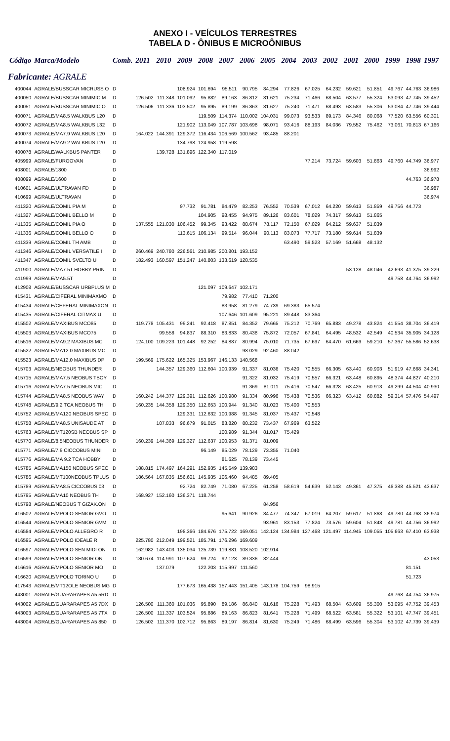ANEXO I - VEÍCULOS TERRESTRES
TABELA D - ÔNIBUS E MICROÔNIBUS
| Código | Marca/Modelo | Comb. | 2011 | 2010 | 2009 | 2008 | 2007 | 2006 | 2005 | 2004 | 2003 | 2002 | 2001 | 2000 | 1999 | 1998 | 1997 |
| --- | --- | --- | --- | --- | --- | --- | --- | --- | --- | --- | --- | --- | --- | --- | --- | --- | --- |
| Fabricante: AGRALE | | | | | | | | | | | | | | | | | |
| 400044 | AGRALE/BUSSCAR MICRUSS O | D | | | 108.924 | 101.694 | 95.511 | 90.795 | 84.294 | 77.826 | 67.025 | 64.232 | 59.621 | 51.851 | 49.767 | 44.763 | 36.986 |
| 400050 | AGRALE/BUSSCAR MINIMIC M | D | 126.502 | 111.348 | 101.092 | 95.882 | 89.163 | 86.812 | 81.621 | 75.234 | 71.466 | 68.504 | 63.577 | 55.324 | 53.093 | 47.745 | 39.452 |
| 400051 | AGRALE/BUSSCAR MINIMIC O | D | 126.506 | 111.336 | 103.502 | 95.895 | 89.199 | 86.863 | 81.627 | 75.240 | 71.471 | 68.493 | 63.583 | 55.306 | 53.084 | 47.746 | 39.444 |
| 400071 | AGRALE/MA8.5 WALKBUS L20 | D | | | | 119.509 | 114.374 | 110.002 | 104.031 | 99.073 | 93.533 | 89.173 | 84.346 | 80.068 | 77.520 | 63.556 | 60.301 |
| 400072 | AGRALE/MA8.5 WALKBUS L32 | D | | | 121.902 | 113.049 | 107.787 | 103.698 | 98.071 | 93.416 | 88.193 | 84.036 | 79.552 | 75.462 | 73.061 | 70.813 | 67.166 |
| 400073 | AGRALE/MA7.9 WALKBUS L20 | D | 164.022 | 144.391 | 129.372 | 116.434 | 106.569 | 100.562 | 93.485 | 88.201 | | | | | | | |
| 400074 | AGRALE/MA9.2 WALKBUS L20 | D | | | 134.798 | 124.958 | 119.598 | | | | | | | | | | |
| 400078 | AGRALE/WALKBUS PANTER | D | | 139.728 | 131.896 | 122.340 | 117.019 | | | | | | | | | | |
| 405999 | AGRALE/FURGOVAN | D | | | | | | | | | 77.214 | 73.724 | 59.603 | 51.863 | 49.760 | 44.749 | 36.977 |
| 408001 | AGRALE/1800 | D | | | | | | | | | | | | | | | 36.992 |
| 408099 | AGRALE/1600 | D | | | | | | | | | | | | | | 44.763 | 36.978 |
| 410601 | AGRALE/ULTRAVAN FD | D | | | | | | | | | | | | | | | 36.987 |
| 410699 | AGRALE/ULTRAVAN | D | | | | | | | | | | | | | | | 36.974 |
| 411320 | AGRALE/COMIL PIA M | D | | | 97.732 | 91.781 | 84.479 | 82.253 | 76.552 | 70.539 | 67.012 | 64.220 | 59.613 | 51.859 | 49.756 | 44.773 | |
| 411327 | AGRALE/COMIL BELLO M | D | | | | 104.905 | 98.455 | 94.975 | 89.126 | 83.601 | 78.029 | 74.317 | 59.613 | 51.865 | | | |
| 411335 | AGRALE/COMIL PIA O | D | 137.555 | 121.030 | 106.452 | 99.345 | 93.422 | 88.674 | 78.117 | 72.150 | 67.029 | 64.212 | 59.637 | 51.839 | | | |
| 411336 | AGRALE/COMIL BELLO O | D | | | 113.615 | 106.134 | 99.514 | 96.044 | 90.113 | 83.073 | 77.717 | 73.180 | 59.614 | 51.839 | | | |
| 411339 | AGRALE/COMIL TH AMB | D | | | | | | | | 63.490 | 59.523 | 57.169 | 51.668 | 48.132 | | | |
| 411346 | AGRALE/COMIL VERSATILE I | D | 260.469 | 240.780 | 226.561 | 210.985 | 200.801 | 193.152 | | | | | | | | | |
| 411347 | AGRALE/COMIL SVELTO U | D | 182.493 | 160.597 | 151.247 | 140.803 | 133.619 | 128.535 | | | | | | | | | |
| 411900 | AGRALE/MA7.5T HOBBY PRIN | D | | | | | | | | | | | 53.128 | 48.046 | 42.693 | 41.375 | 39.229 |
| 411999 | AGRALE/MA5.5T | D | | | | | | | | | | | | | 49.758 | 44.764 | 36.992 |
| 412908 | AGRALE/BUSSCAR URBPLUS M | D | | | | 121.097 | 109.647 | 102.171 | | | | | | | | | |
| 415431 | AGRALE/CIFERAL MINIMAXMO | D | | | | | 79.982 | 77.410 | 71.200 | | | | | | | | |
| 415434 | AGRALE/CEFERAL MINIMAXON | D | | | | | 83.958 | 81.279 | 74.739 | 69.383 | 65.574 | | | | | | |
| 415435 | AGRALE/CIFERAL CITMAX U | D | | | | | 107.646 | 101.609 | 95.221 | 89.448 | 83.364 | | | | | | |
| 415502 | AGRALE/MAXIBUS MCO85 | D | 119.778 | 105.431 | 99.241 | 92.418 | 87.851 | 84.352 | 79.665 | 75.212 | 70.769 | 65.883 | 49.278 | 43.824 | 41.554 | 38.704 | 36.419 |
| 415503 | AGRALE/MAXIBUS MCO75 | D | | 99.558 | 94.837 | 88.310 | 83.833 | 80.438 | 75.872 | 72.057 | 67.841 | 64.495 | 48.532 | 42.549 | 40.534 | 35.905 | 34.128 |
| 415516 | AGRALE/MA9.2 MAXIBUS MC | D | 124.100 | 109.223 | 101.448 | 92.252 | 84.887 | 80.994 | 75.010 | 71.735 | 67.697 | 64.470 | 61.669 | 59.210 | 57.367 | 55.586 | 52.638 |
| 415522 | AGRALE/MA12.0 MAXIBUS MC | D | | | | | | 98.029 | 92.460 | 88.042 | | | | | | | |
| 415523 | AGRALE/MA12.0 MAXIBUS DP | D | 199.569 | 175.622 | 165.325 | 153.967 | 146.133 | 140.568 | | | | | | | | | |
| 415703 | AGRALE/NEOBUS THUNDER | D | | 144.357 | 129.360 | 112.604 | 100.939 | 91.337 | 81.036 | 75.420 | 70.555 | 66.305 | 63.440 | 60.903 | 51.919 | 47.668 | 34.341 |
| 415715 | AGRALE/MA7.5 NEOBUS TBOY | D | | | | | | 91.322 | 81.032 | 75.419 | 70.557 | 66.321 | 63.448 | 60.895 | 48.374 | 44.827 | 40.210 |
| 415716 | AGRALE/MA7.5 NEOBUS MIC | D | | | | | | 91.369 | 81.011 | 75.416 | 70.547 | 66.328 | 63.425 | 60.913 | 49.299 | 44.504 | 40.930 |
| 415744 | AGRALE/MA8.5 NEOBUS WAY | D | 160.242 | 144.377 | 129.391 | 112.626 | 100.980 | 91.334 | 80.996 | 75.438 | 70.536 | 66.323 | 63.412 | 60.882 | 59.314 | 57.476 | 54.497 |
| 415748 | AGRALE/9.2 TCA NEOBUS TH | D | 160.235 | 144.358 | 129.350 | 112.653 | 100.944 | 91.340 | 81.023 | 75.400 | 70.553 | | | | | | |
| 415752 | AGRALE/MA120 NEOBUS SPEC | D | | | 129.331 | 112.632 | 100.988 | 91.345 | 81.037 | 75.437 | 70.548 | | | | | | |
| 415758 | AGRALE/MA8.5 UNISAUDE AT | D | | 107.833 | 96.679 | 91.015 | 83.820 | 80.232 | 73.437 | 67.969 | 63.522 | | | | | | |
| 415763 | AGRALE/MT120SB NEOBUS SP | D | | | | | 100.989 | 91.344 | 81.017 | 75.429 | | | | | | | |
| 415770 | AGRALE/8.5NEOBUS THUNDER | D | 160.239 | 144.369 | 129.327 | 112.637 | 100.953 | 91.371 | 81.009 | | | | | | | | |
| 415771 | AGRALE/7.9 CICCOBUS MINI | D | | | | 96.149 | 85.029 | 78.129 | 73.355 | 71.040 | | | | | | | |
| 415776 | AGRALE/MA 9.2 TCA HOBBY | D | | | | | 81.625 | 78.139 | 73.445 | | | | | | | | |
| 415785 | AGRALE/MA150 NEOBUS SPEC | D | 188.815 | 174.497 | 164.291 | 152.935 | 145.549 | 139.983 | | | | | | | | | |
| 415786 | AGRALE/MT100NEOBUS TPLUS | D | 186.564 | 167.835 | 156.601 | 145.935 | 106.460 | 94.485 | 89.405 | | | | | | | | |
| 415789 | AGRALE/MA8.5 CICCOBUS 03 | D | | | 92.724 | 82.749 | 71.080 | 67.225 | 61.258 | 58.619 | 54.639 | 52.143 | 49.361 | 47.375 | 46.388 | 45.521 | 43.637 |
| 415795 | AGRALE/MA10 NEOBUS TH | D | 168.927 | 152.160 | 136.371 | 118.744 | | | | | | | | | | | |
| 415798 | AGRALE/NEOBUS T GIZAK.ON | D | | | | | | | 84.956 | | | | | | | | |
| 416502 | AGRALE/MPOLO SENIOR GVO | D | | | | | 95.641 | 90.926 | 84.477 | 74.347 | 67.019 | 64.207 | 59.617 | 51.868 | 49.780 | 44.768 | 36.974 |
| 416544 | AGRALE/MPOLO SENIOR GVM | D | | | | | | | 93.961 | 83.153 | 77.824 | 73.576 | 59.604 | 51.848 | 49.781 | 44.756 | 36.992 |
| 416584 | AGRALE/MPOLO ALLEGRO R | D | | | 198.366 | 184.676 | 175.722 | 169.051 | 142.124 | 134.984 | 127.468 | 121.497 | 114.945 | 109.055 | 105.663 | 67.410 | 63.938 |
| 416595 | AGRALE/MPOLO IDEALE R | D | 225.780 | 212.049 | 199.521 | 185.791 | 176.296 | 169.609 | | | | | | | | | |
| 416597 | AGRALE/MPOLO SEN MIDI ON | D | 162.982 | 143.403 | 135.034 | 125.739 | 119.881 | 108.520 | 102.914 | | | | | | | | |
| 416599 | AGRALE/MPOLO SENIOR ON | D | 130.674 | 114.991 | 107.624 | 99.724 | 92.123 | 89.336 | 82.444 | | | | | | | | 43.053 |
| 416616 | AGRALE/MPOLO SENIOR MO | D | | 137.079 | | 122.203 | 115.997 | 111.560 | | | | | | | | 81.151 | |
| 416620 | AGRALE/MPOLO TORINO U | D | | | | | | | | | | | | | | 51.723 | |
| 417543 | AGRALE/MT12OLE NEOBUS MG | D | | | 177.673 | 165.438 | 157.443 | 151.405 | 143.178 | 104.759 | 98.915 | | | | | | |
| 443001 | AGRALE/GUARARAPES A5 5RD | D | | | | | | | | | | | | | 49.768 | 44.754 | 36.975 |
| 443002 | AGRALE/GUARARAPES A5 7DX | D | 126.500 | 111.360 | 101.036 | 95.890 | 89.186 | 86.840 | 81.616 | 75.228 | 71.493 | 68.504 | 63.609 | 55.300 | 53.095 | 47.752 | 39.453 |
| 443003 | AGRALE/GUARARAPES A5 7TX | D | 126.500 | 111.337 | 103.524 | 95.886 | 89.163 | 86.823 | 81.641 | 75.228 | 71.499 | 68.522 | 63.581 | 55.322 | 53.101 | 47.747 | 39.451 |
| 443004 | AGRALE/GUARARAPES A5 850 | D | 126.502 | 111.370 | 102.712 | 95.863 | 89.197 | 86.814 | 81.630 | 75.249 | 71.486 | 68.499 | 63.596 | 55.304 | 53.102 | 47.739 | 39.439 |